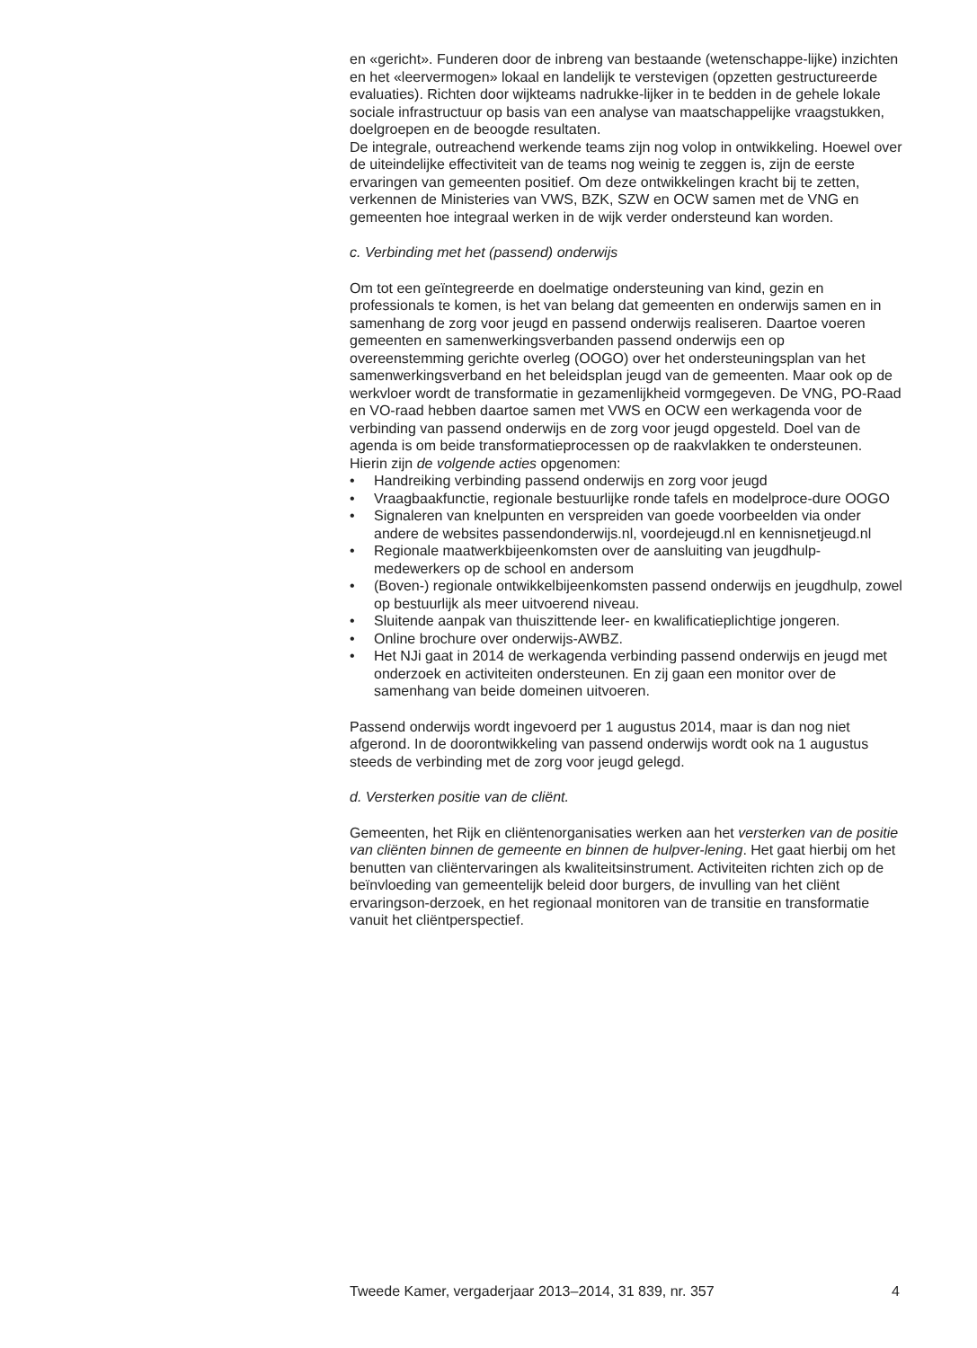en «gericht». Funderen door de inbreng van bestaande (wetenschappe-lijke) inzichten en het «leervermogen» lokaal en landelijk te verstevigen (opzetten gestructureerde evaluaties). Richten door wijkteams nadrukke-lijker in te bedden in de gehele lokale sociale infrastructuur op basis van een analyse van maatschappelijke vraagstukken, doelgroepen en de beoogde resultaten.
De integrale, outreachend werkende teams zijn nog volop in ontwikkeling. Hoewel over de uiteindelijke effectiviteit van de teams nog weinig te zeggen is, zijn de eerste ervaringen van gemeenten positief. Om deze ontwikkelingen kracht bij te zetten, verkennen de Ministeries van VWS, BZK, SZW en OCW samen met de VNG en gemeenten hoe integraal werken in de wijk verder ondersteund kan worden.
c. Verbinding met het (passend) onderwijs
Om tot een geïntegreerde en doelmatige ondersteuning van kind, gezin en professionals te komen, is het van belang dat gemeenten en onderwijs samen en in samenhang de zorg voor jeugd en passend onderwijs realiseren. Daartoe voeren gemeenten en samenwerkingsverbanden passend onderwijs een op overeenstemming gerichte overleg (OOGO) over het ondersteuningsplan van het samenwerkingsverband en het beleidsplan jeugd van de gemeenten. Maar ook op de werkvloer wordt de transformatie in gezamenlijkheid vormgegeven. De VNG, PO-Raad en VO-raad hebben daartoe samen met VWS en OCW een werkagenda voor de verbinding van passend onderwijs en de zorg voor jeugd opgesteld. Doel van de agenda is om beide transformatieprocessen op de raakvlakken te ondersteunen.
Hierin zijn de volgende acties opgenomen:
• Handreiking verbinding passend onderwijs en zorg voor jeugd
• Vraagbaakfunctie, regionale bestuurlijke ronde tafels en modelproce-dure OOGO
• Signaleren van knelpunten en verspreiden van goede voorbeelden via onder andere de websites passendonderwijs.nl, voordejeugd.nl en kennisnetjeugd.nl
• Regionale maatwerkbijeenkomsten over de aansluiting van jeugdhulp-medewerkers op de school en andersom
• (Boven-) regionale ontwikkelbijeenkomsten passend onderwijs en jeugdhulp, zowel op bestuurlijk als meer uitvoerend niveau.
• Sluitende aanpak van thuiszittende leer- en kwalificatieplichtige jongeren.
• Online brochure over onderwijs-AWBZ.
• Het NJi gaat in 2014 de werkagenda verbinding passend onderwijs en jeugd met onderzoek en activiteiten ondersteunen. En zij gaan een monitor over de samenhang van beide domeinen uitvoeren.
Passend onderwijs wordt ingevoerd per 1 augustus 2014, maar is dan nog niet afgerond. In de doorontwikkeling van passend onderwijs wordt ook na 1 augustus steeds de verbinding met de zorg voor jeugd gelegd.
d. Versterken positie van de cliënt.
Gemeenten, het Rijk en cliëntenorganisaties werken aan het versterken van de positie van cliënten binnen de gemeente en binnen de hulpver-lening. Het gaat hierbij om het benutten van cliëntervaringen als kwaliteitsinstrument. Activiteiten richten zich op de beïnvloeding van gemeentelijk beleid door burgers, de invulling van het cliënt ervaringson-derzoek, en het regionaal monitoren van de transitie en transformatie vanuit het cliëntperspectief.
Tweede Kamer, vergaderjaar 2013–2014, 31 839, nr. 357 4